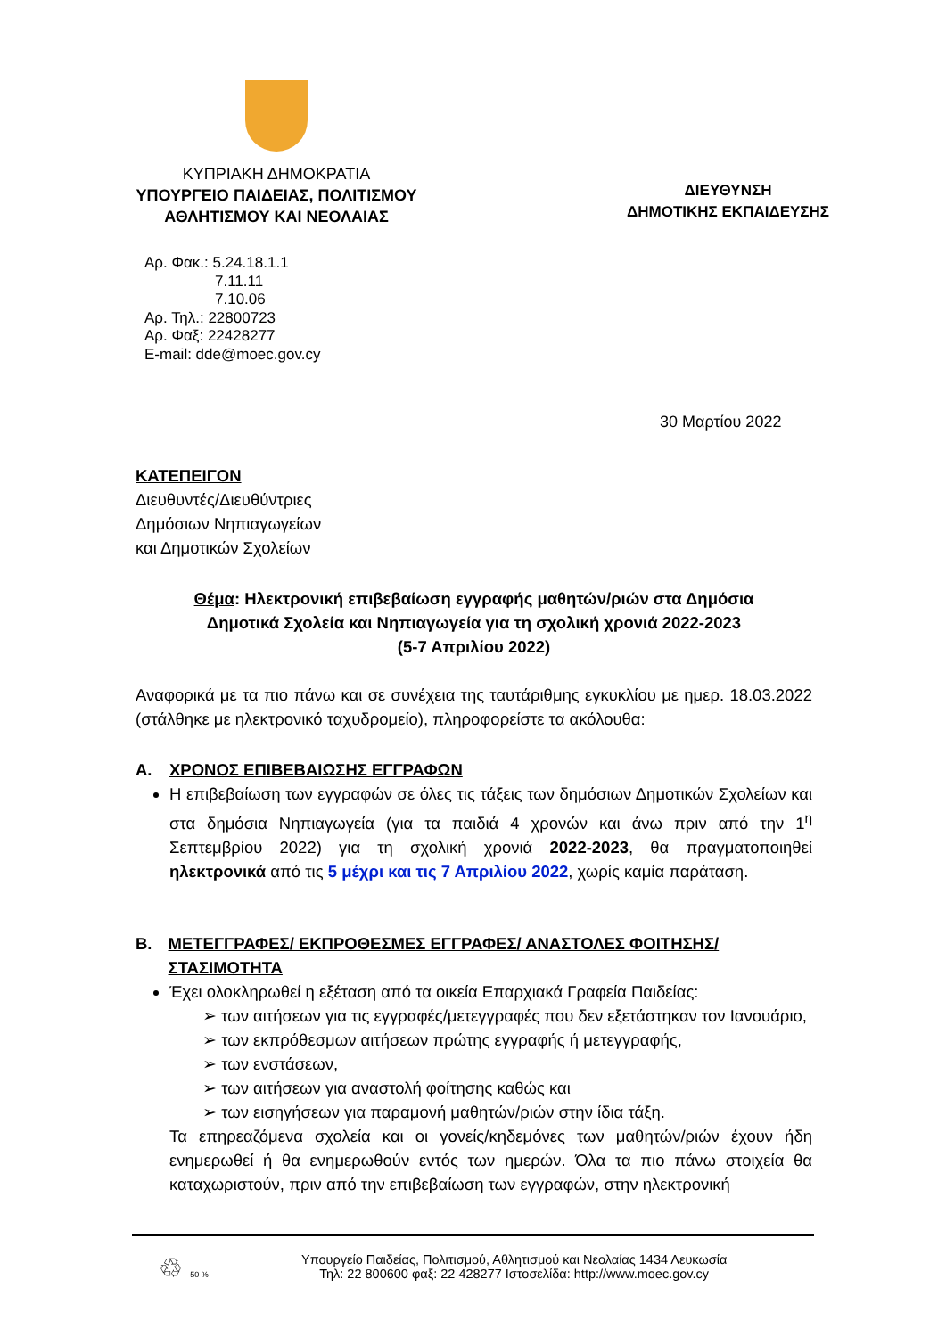ΚΥΠΡΙΑΚΗ ΔΗΜΟΚΡΑΤΙΑ
ΥΠΟΥΡΓΕΙΟ ΠΑΙΔΕΙΑΣ, ΠΟΛΙΤΙΣΜΟΥ
ΑΘΛΗΤΙΣΜΟΥ ΚΑΙ ΝΕΟΛΑΙΑΣ
ΔΙΕΥΘΥΝΣΗ
ΔΗΜΟΤΙΚΗΣ ΕΚΠΑΙΔΕΥΣΗΣ
Αρ. Φακ.: 5.24.18.1.1
7.11.11
7.10.06
Αρ. Τηλ.: 22800723
Αρ. Φαξ: 22428277
E-mail: dde@moec.gov.cy
30 Μαρτίου 2022
ΚΑΤΕΠΕΙΓΟΝ
Διευθυντές/Διευθύντριες
Δημόσιων Νηπιαγωγείων
και Δημοτικών Σχολείων
Θέμα: Ηλεκτρονική επιβεβαίωση εγγραφής μαθητών/ριών στα Δημόσια
Δημοτικά Σχολεία και Νηπιαγωγεία για τη σχολική χρονιά 2022-2023
(5-7 Απριλίου 2022)
Αναφορικά με τα πιο πάνω και σε συνέχεια της ταυτάριθμης εγκυκλίου με ημερ. 18.03.2022 (στάλθηκε με ηλεκτρονικό ταχυδρομείο), πληροφορείστε τα ακόλουθα:
Α. ΧΡΟΝΟΣ ΕΠΙΒΕΒΑΙΩΣΗΣ ΕΓΓΡΑΦΩΝ
Η επιβεβαίωση των εγγραφών σε όλες τις τάξεις των δημόσιων Δημοτικών Σχολείων και στα δημόσια Νηπιαγωγεία (για τα παιδιά 4 χρονών και άνω πριν από την 1<sup>η</sup> Σεπτεμβρίου 2022) για τη σχολική χρονιά 2022-2023, θα πραγματοποιηθεί ηλεκτρονικά από τις 5 μέχρι και τις 7 Απριλίου 2022, χωρίς καμία παράταση.
Β. ΜΕΤΕΓΓΡΑΦΕΣ/ ΕΚΠΡΟΘΕΣΜΕΣ ΕΓΓΡΑΦΕΣ/ ΑΝΑΣΤΟΛΕΣ ΦΟΙΤΗΣΗΣ/ ΣΤΑΣΙΜΟΤΗΤΑ
Έχει ολοκληρωθεί η εξέταση από τα οικεία Επαρχιακά Γραφεία Παιδείας:
➢ των αιτήσεων για τις εγγραφές/μετεγγραφές που δεν εξετάστηκαν τον Ιανουάριο,
➢ των εκπρόθεσμων αιτήσεων πρώτης εγγραφής ή μετεγγραφής,
➢ των ενστάσεων,
➢ των αιτήσεων για αναστολή φοίτησης καθώς και
➢ των εισηγήσεων για παραμονή μαθητών/ριών στην ίδια τάξη.
Τα επηρεαζόμενα σχολεία και οι γονείς/κηδεμόνες των μαθητών/ριών έχουν ήδη ενημερωθεί ή θα ενημερωθούν εντός των ημερών. Όλα τα πιο πάνω στοιχεία θα καταχωριστούν, πριν από την επιβεβαίωση των εγγραφών, στην ηλεκτρονική
♲ 50 %
Υπουργείο Παιδείας, Πολιτισμού, Αθλητισμού και Νεολαίας 1434 Λευκωσία
Τηλ: 22 800600 φαξ: 22 428277 Ιστοσελίδα: http://www.moec.gov.cy